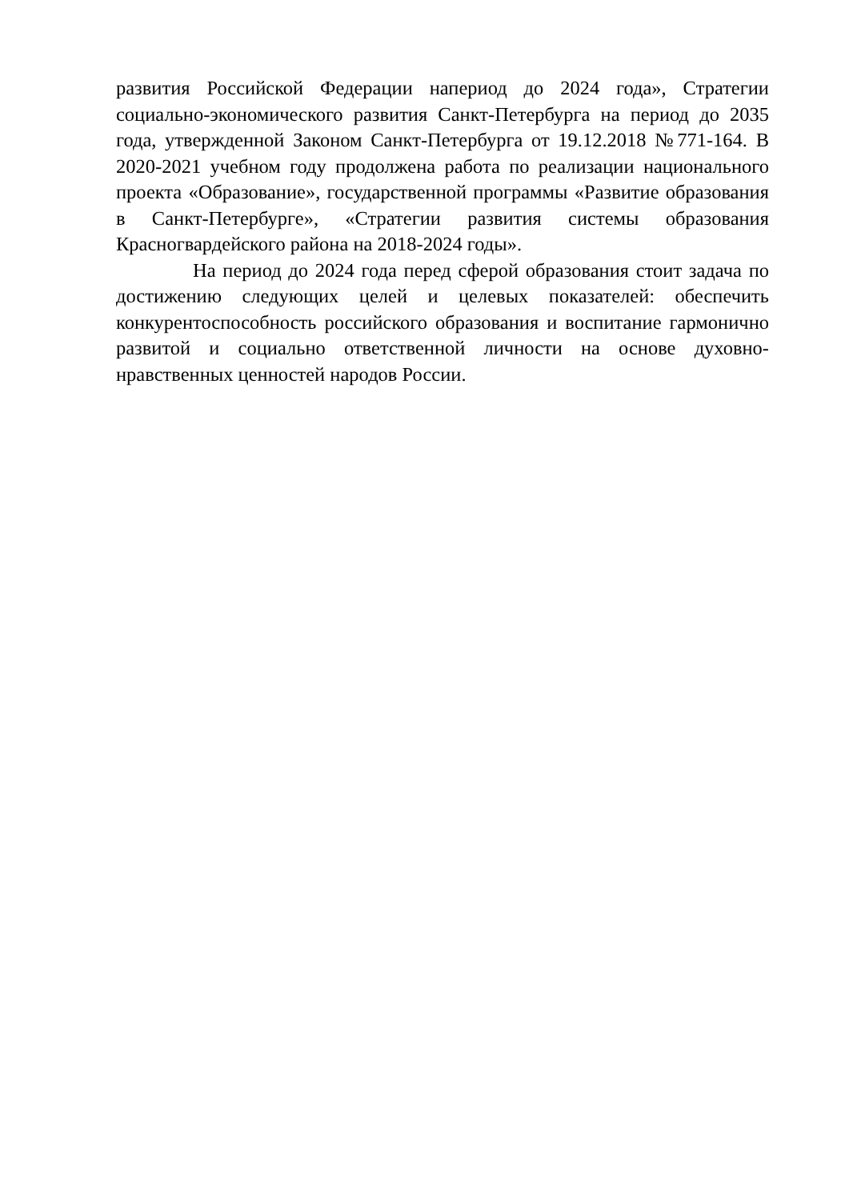развития Российской Федерации напериод до 2024 года», Стратегии социально-экономического развития Санкт-Петербурга на период до 2035 года, утвержденной Законом Санкт-Петербурга от 19.12.2018 №771-164. В 2020-2021 учебном году продолжена работа по реализации национального проекта «Образование», государственной программы «Развитие образования в Санкт-Петербурге», «Стратегии развития системы образования Красногвардейского района на 2018-2024 годы».
На период до 2024 года перед сферой образования стоит задача по достижению следующих целей и целевых показателей: обеспечить конкурентоспособность российского образования и воспитание гармонично развитой и социально ответственной личности на основе духовно-нравственных ценностей народов России.